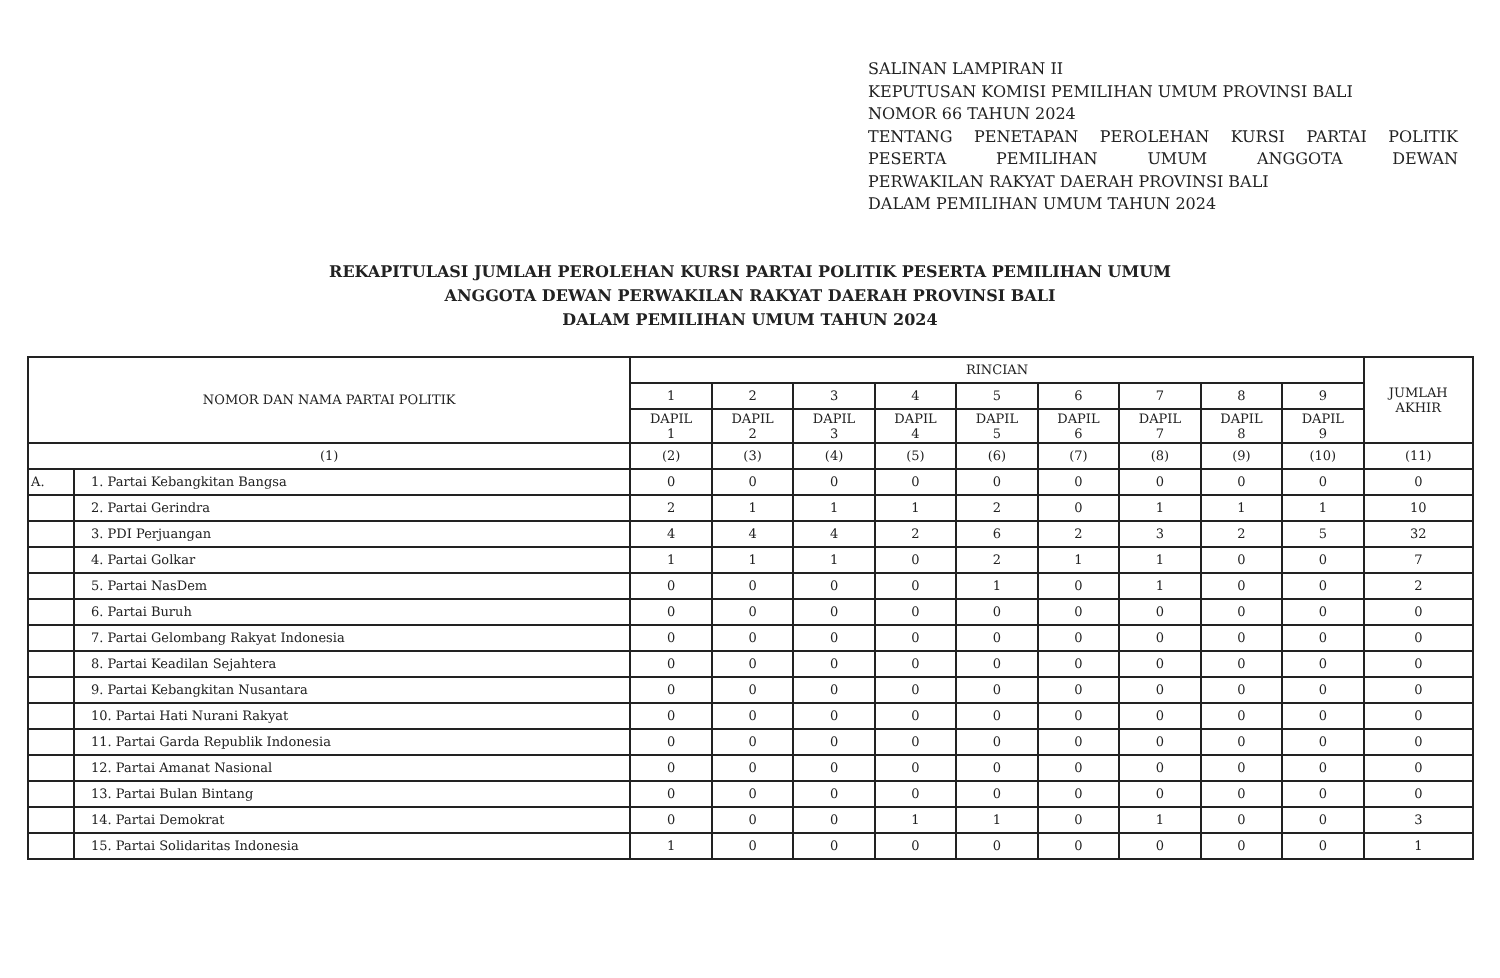SALINAN LAMPIRAN II
KEPUTUSAN KOMISI PEMILIHAN UMUM PROVINSI BALI
NOMOR 66 TAHUN 2024
TENTANG PENETAPAN PEROLEHAN KURSI PARTAI POLITIK
PESERTA PEMILIHAN UMUM ANGGOTA DEWAN
PERWAKILAN RAKYAT DAERAH PROVINSI BALI
DALAM PEMILIHAN UMUM TAHUN 2024
REKAPITULASI JUMLAH PEROLEHAN KURSI PARTAI POLITIK PESERTA PEMILIHAN UMUM
ANGGOTA DEWAN PERWAKILAN RAKYAT DAERAH PROVINSI BALI
DALAM PEMILIHAN UMUM TAHUN 2024
| NOMOR DAN NAMA PARTAI POLITIK | | RINCIAN | | | | | | | | | JUMLAH AKHIR |
| --- | --- | --- | --- | --- | --- | --- | --- | --- | --- | --- | --- |
| | | 1 | 2 | 3 | 4 | 5 | 6 | 7 | 8 | 9 | |
| | | DAPIL 1 | DAPIL 2 | DAPIL 3 | DAPIL 4 | DAPIL 5 | DAPIL 6 | DAPIL 7 | DAPIL 8 | DAPIL 9 | |
| (1) | | (2) | (3) | (4) | (5) | (6) | (7) | (8) | (9) | (10) | (11) |
| A. | 1. Partai Kebangkitan Bangsa | 0 | 0 | 0 | 0 | 0 | 0 | 0 | 0 | 0 | 0 |
| | 2. Partai Gerindra | 2 | 1 | 1 | 1 | 2 | 0 | 1 | 1 | 1 | 10 |
| | 3. PDI Perjuangan | 4 | 4 | 4 | 2 | 6 | 2 | 3 | 2 | 5 | 32 |
| | 4. Partai Golkar | 1 | 1 | 1 | 0 | 2 | 1 | 1 | 0 | 0 | 7 |
| | 5. Partai NasDem | 0 | 0 | 0 | 0 | 1 | 0 | 1 | 0 | 0 | 2 |
| | 6. Partai Buruh | 0 | 0 | 0 | 0 | 0 | 0 | 0 | 0 | 0 | 0 |
| | 7. Partai Gelombang Rakyat Indonesia | 0 | 0 | 0 | 0 | 0 | 0 | 0 | 0 | 0 | 0 |
| | 8. Partai Keadilan Sejahtera | 0 | 0 | 0 | 0 | 0 | 0 | 0 | 0 | 0 | 0 |
| | 9. Partai Kebangkitan Nusantara | 0 | 0 | 0 | 0 | 0 | 0 | 0 | 0 | 0 | 0 |
| | 10. Partai Hati Nurani Rakyat | 0 | 0 | 0 | 0 | 0 | 0 | 0 | 0 | 0 | 0 |
| | 11. Partai Garda Republik Indonesia | 0 | 0 | 0 | 0 | 0 | 0 | 0 | 0 | 0 | 0 |
| | 12. Partai Amanat Nasional | 0 | 0 | 0 | 0 | 0 | 0 | 0 | 0 | 0 | 0 |
| | 13. Partai Bulan Bintang | 0 | 0 | 0 | 0 | 0 | 0 | 0 | 0 | 0 | 0 |
| | 14. Partai Demokrat | 0 | 0 | 0 | 1 | 1 | 0 | 1 | 0 | 0 | 3 |
| | 15. Partai Solidaritas Indonesia | 1 | 0 | 0 | 0 | 0 | 0 | 0 | 0 | 0 | 1 |